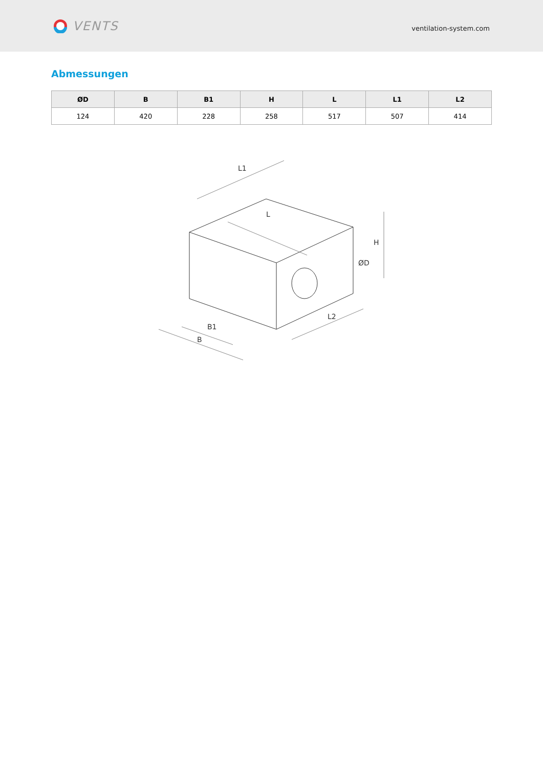VENTS
ventilation-system.com
Abmessungen
| ØD | B | B1 | H | L | L1 | L2 |
| --- | --- | --- | --- | --- | --- | --- |
| 124 | 420 | 228 | 258 | 517 | 507 | 414 |
L1
L
H
ØD
B1
B
L2